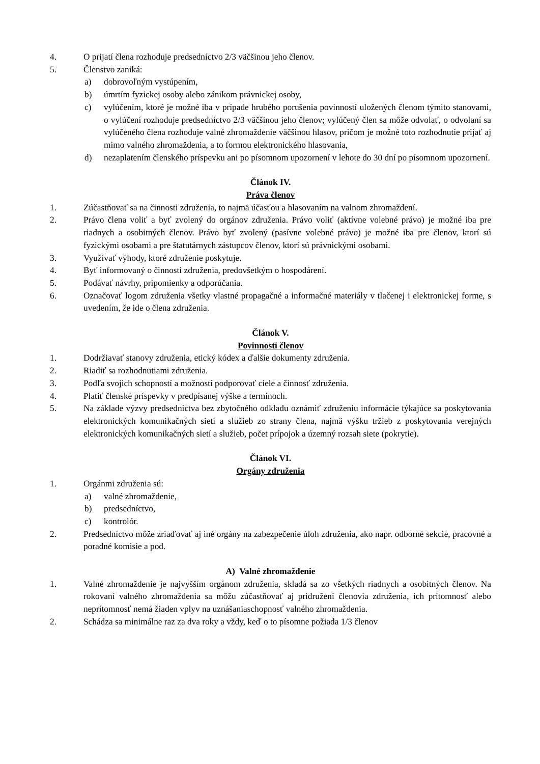4. O prijatí člena rozhoduje predsedníctvo 2/3 väčšinou jeho členov.
5. Členstvo zaniká:
a) dobrovoľným vystúpením,
b) úmrtím fyzickej osoby alebo zánikom právnickej osoby,
c) vylúčením, ktoré je možné iba v prípade hrubého porušenia povinností uložených členom týmito stanovami, o vylúčení rozhoduje predsedníctvo 2/3 väčšinou jeho členov; vylúčený člen sa môže odvolať, o odvolaní sa vylúčeného člena rozhoduje valné zhromaždenie väčšinou hlasov, pričom je možné toto rozhodnutie prijať aj mimo valného zhromaždenia, a to formou elektronického hlasovania,
d) nezaplatením členského príspevku ani po písomnom upozornení v lehote do 30 dní po písomnom upozornení.
Článok IV.
Práva členov
1. Zúčastňovať sa na činnosti združenia, to najmä účasťou a hlasovaním na valnom zhromaždení.
2. Právo člena voliť a byť zvolený do orgánov združenia. Právo voliť (aktívne volebné právo) je možné iba pre riadnych a osobitných členov. Právo byť zvolený (pasívne volebné právo) je možné iba pre členov, ktorí sú fyzickými osobami a pre štatutárnych zástupcov členov, ktorí sú právnickými osobami.
3. Využívať výhody, ktoré združenie poskytuje.
4. Byť informovaný o činnosti združenia, predovšetkým o hospodárení.
5. Podávať návrhy, pripomienky a odporúčania.
6. Označovať logom združenia všetky vlastné propagačné a informačné materiály v tlačenej i elektronickej forme, s uvedením, že ide o člena združenia.
Článok V.
Povinnosti členov
1. Dodržiavať stanovy združenia, etický kódex a ďalšie dokumenty združenia.
2. Riadiť sa rozhodnutiami združenia.
3. Podľa svojich schopností a možností podporovať ciele a činnosť združenia.
4. Platiť členské príspevky v predpísanej výške a termínoch.
5. Na základe výzvy predsedníctva bez zbytočného odkladu oznámiť združeniu informácie týkajúce sa poskytovania elektronických komunikačných sietí a služieb zo strany člena, najmä výšku tržieb z poskytovania verejných elektronických komunikačných sietí a služieb, počet prípojok a územný rozsah siete (pokrytie).
Článok VI.
Orgány združenia
1. Orgánmi združenia sú:
a) valné zhromaždenie,
b) predsedníctvo,
c) kontrolór.
2. Predsedníctvo môže zriaďovať aj iné orgány na zabezpečenie úloh združenia, ako napr. odborné sekcie, pracovné a poradné komisie a pod.
A) Valné zhromaždenie
1. Valné zhromaždenie je najvyšším orgánom združenia, skladá sa zo všetkých riadnych a osobitných členov. Na rokovaní valného zhromaždenia sa môžu zúčastňovať aj pridružení členovia združenia, ich prítomnosť alebo neprítomnosť nemá žiaden vplyv na uznášaniaschopnosť valného zhromaždenia.
2. Schádza sa minimálne raz za dva roky a vždy, keď o to písomne požiada 1/3 členov